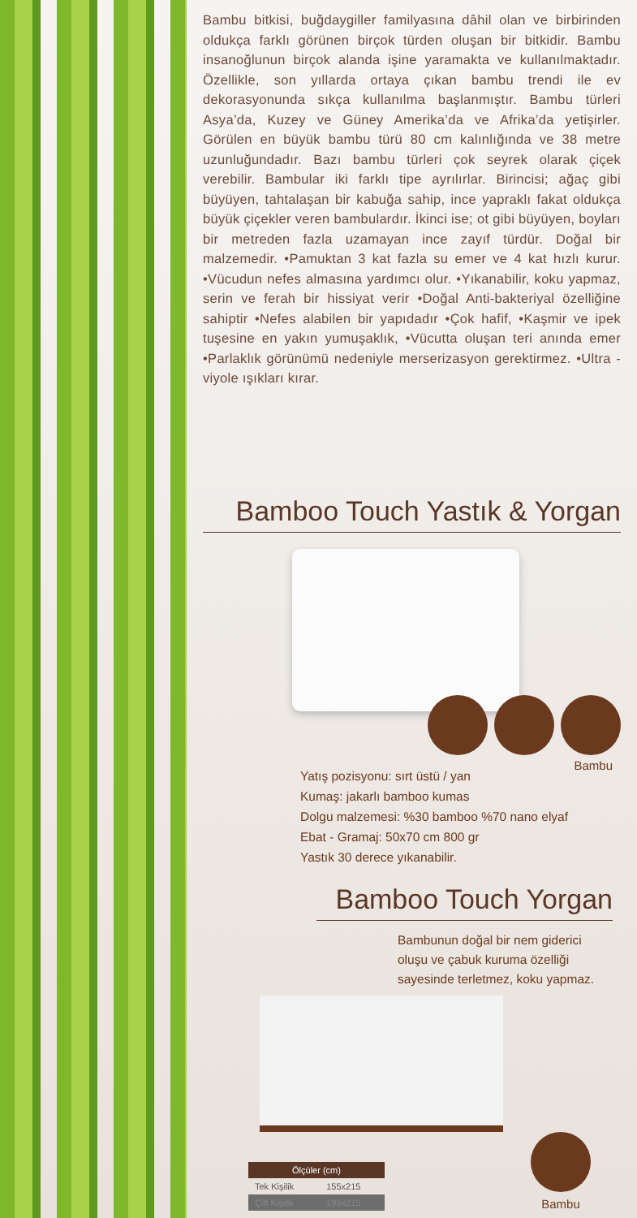Bambu bitkisi, buğdaygiller familyasına dâhil olan ve birbirinden oldukça farklı görünen birçok türden oluşan bir bitkidir. Bambu insanoğlunun birçok alanda işine yaramakta ve kullanılmaktadır. Özellikle, son yıllarda ortaya çıkan bambu trendi ile ev dekorasyonunda sıkça kullanılma başlanmıştır. Bambu türleri Asya’da, Kuzey ve Güney Amerika’da ve Afrika’da yetişirler. Görülen en büyük bambu türü 80 cm kalınlığında ve 38 metre uzunluğundadır. Bazı bambu türleri çok seyrek olarak çiçek verebilir. Bambular iki farklı tipe ayrılırlar. Birincisi; ağaç gibi büyüyen, tahtalaşan bir kabuğa sahip, ince yapraklı fakat oldukça büyük çiçekler veren bambulardır. İkinci ise; ot gibi büyüyen, boyları bir metreden fazla uzamayan ince zayıf türdür. Doğal bir malzemedir. •Pamuktan 3 kat fazla su emer ve 4 kat hızlı kurur. •Vücudun nefes almasına yardımcı olur. •Yıkanabilir, koku yapmaz, serin ve ferah bir hissiyat verir •Doğal Anti-bakteriyal özelliğine sahiptir •Nefes alabilen bir yapıdadır •Çok hafif, •Kaşmir ve ipek tuşesine en yakın yumuşaklık, •Vücutta oluşan teri anında emer •Parlaklık görünümü nedeniyle merserizasyon gerektirmez. •Ultra -viyole ışıkları kırar.
Bamboo Touch Yastık & Yorgan
Bambu
Yatış pozisyonu: sırt üstü / yan
Kumaş: jakarlı bamboo kumas
Dolgu malzemesi: %30 bamboo %70 nano elyaf
Ebat - Gramaj: 50x70 cm 800 gr
Yastık 30 derece yıkanabilir.
Bamboo Touch Yorgan
Bambunun doğal bir nem giderici oluşu ve çabuk kuruma özelliği sayesinde terletmez, koku yapmaz.
| Ölçüler (cm) | |
| --- | --- |
| Tek Kişilik | 155x215 |
| Çift Kişilik | 195x215 |
Bambu